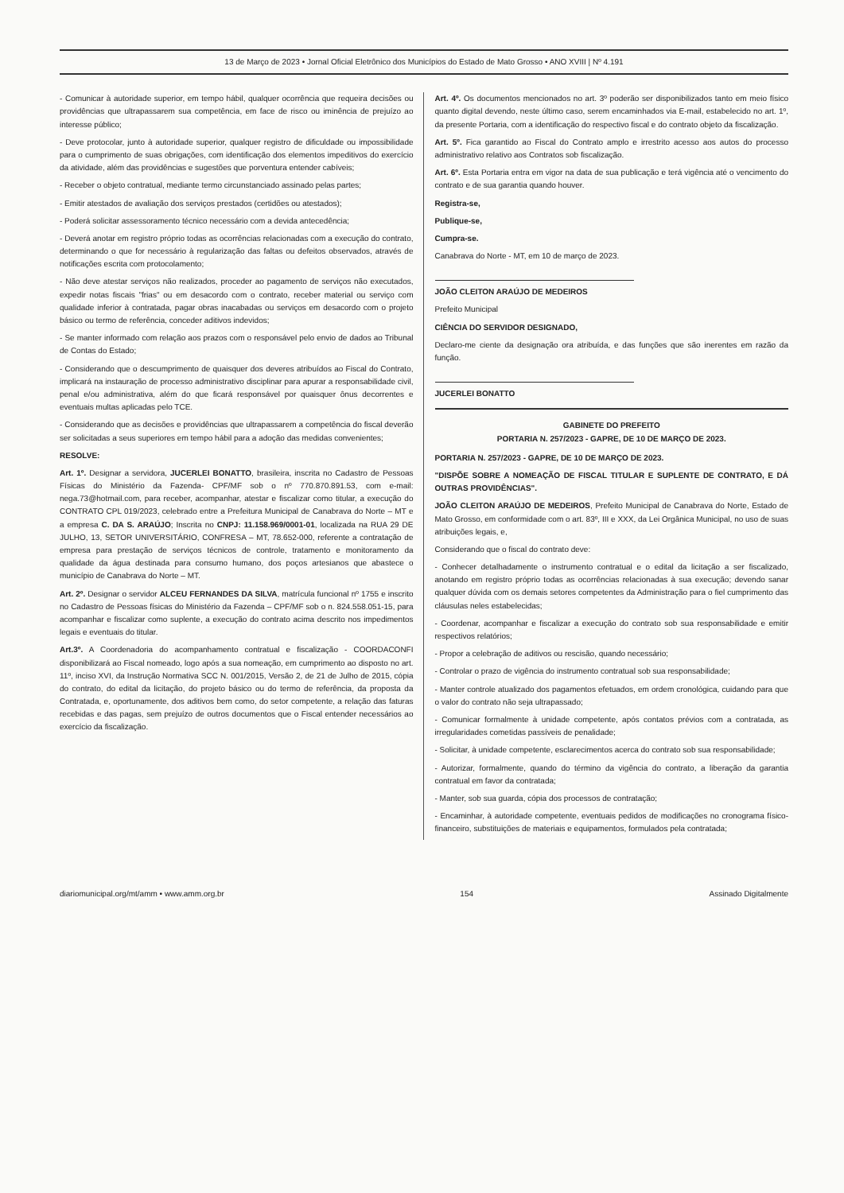13 de Março de 2023 • Jornal Oficial Eletrônico dos Municípios do Estado de Mato Grosso • ANO XVIII | Nº 4.191
- Comunicar à autoridade superior, em tempo hábil, qualquer ocorrência que requeira decisões ou providências que ultrapassarem sua competência, em face de risco ou iminência de prejuízo ao interesse público;
- Deve protocolar, junto à autoridade superior, qualquer registro de dificuldade ou impossibilidade para o cumprimento de suas obrigações, com identificação dos elementos impeditivos do exercício da atividade, além das providências e sugestões que porventura entender cabíveis;
- Receber o objeto contratual, mediante termo circunstanciado assinado pelas partes;
- Emitir atestados de avaliação dos serviços prestados (certidões ou atestados);
- Poderá solicitar assessoramento técnico necessário com a devida antecedência;
- Deverá anotar em registro próprio todas as ocorrências relacionadas com a execução do contrato, determinando o que for necessário à regularização das faltas ou defeitos observados, através de notificações escrita com protocolamento;
- Não deve atestar serviços não realizados, proceder ao pagamento de serviços não executados, expedir notas fiscais "frias" ou em desacordo com o contrato, receber material ou serviço com qualidade inferior à contratada, pagar obras inacabadas ou serviços em desacordo com o projeto básico ou termo de referência, conceder aditivos indevidos;
- Se manter informado com relação aos prazos com o responsável pelo envio de dados ao Tribunal de Contas do Estado;
- Considerando que o descumprimento de quaisquer dos deveres atribuídos ao Fiscal do Contrato, implicará na instauração de processo administrativo disciplinar para apurar a responsabilidade civil, penal e/ou administrativa, além do que ficará responsável por quaisquer ônus decorrentes e eventuais multas aplicadas pelo TCE.
- Considerando que as decisões e providências que ultrapassarem a competência do fiscal deverão ser solicitadas a seus superiores em tempo hábil para a adoção das medidas convenientes;
RESOLVE:
Art. 1º. Designar a servidora, JUCERLEI BONATTO, brasileira, inscrita no Cadastro de Pessoas Físicas do Ministério da Fazenda- CPF/MF sob o nº 770.870.891.53, com e-mail: nega.73@hotmail.com, para receber, acompanhar, atestar e fiscalizar como titular, a execução do CONTRATO CPL 019/2023, celebrado entre a Prefeitura Municipal de Canabrava do Norte – MT e a empresa C. DA S. ARAÚJO; Inscrita no CNPJ: 11.158.969/0001-01, localizada na RUA 29 DE JULHO, 13, SETOR UNIVERSITÁRIO, CONFRESA – MT, 78.652-000, referente a contratação de empresa para prestação de serviços técnicos de controle, tratamento e monitoramento da qualidade da água destinada para consumo humano, dos poços artesianos que abastece o município de Canabrava do Norte – MT.
Art. 2º. Designar o servidor ALCEU FERNANDES DA SILVA, matrícula funcional nº 1755 e inscrito no Cadastro de Pessoas físicas do Ministério da Fazenda – CPF/MF sob o n. 824.558.051-15, para acompanhar e fiscalizar como suplente, a execução do contrato acima descrito nos impedimentos legais e eventuais do titular.
Art.3º. A Coordenadoria do acompanhamento contratual e fiscalização - COORDACONFI disponibilizará ao Fiscal nomeado, logo após a sua nomeação, em cumprimento ao disposto no art. 11º, inciso XVI, da Instrução Normativa SCC N. 001/2015, Versão 2, de 21 de Julho de 2015, cópia do contrato, do edital da licitação, do projeto básico ou do termo de referência, da proposta da Contratada, e, oportunamente, dos aditivos bem como, do setor competente, a relação das faturas recebidas e das pagas, sem prejuízo de outros documentos que o Fiscal entender necessários ao exercício da fiscalização.
Art. 4º. Os documentos mencionados no art. 3º poderão ser disponibilizados tanto em meio físico quanto digital devendo, neste último caso, serem encaminhados via E-mail, estabelecido no art. 1º, da presente Portaria, com a identificação do respectivo fiscal e do contrato objeto da fiscalização.
Art. 5º. Fica garantido ao Fiscal do Contrato amplo e irrestrito acesso aos autos do processo administrativo relativo aos Contratos sob fiscalização.
Art. 6º. Esta Portaria entra em vigor na data de sua publicação e terá vigência até o vencimento do contrato e de sua garantia quando houver.
Registra-se,
Publique-se,
Cumpra-se.
Canabrava do Norte - MT, em 10 de março de 2023.
JOÃO CLEITON ARAÚJO DE MEDEIROS
Prefeito Municipal
CIÊNCIA DO SERVIDOR DESIGNADO,
Declaro-me ciente da designação ora atribuída, e das funções que são inerentes em razão da função.
JUCERLEI BONATTO
GABINETE DO PREFEITO
PORTARIA N. 257/2023 - GAPRE, DE 10 DE MARÇO DE 2023.
PORTARIA N. 257/2023 - GAPRE, DE 10 DE MARÇO DE 2023.
"DISPÕE SOBRE A NOMEAÇÃO DE FISCAL TITULAR E SUPLENTE DE CONTRATO, E DÁ OUTRAS PROVIDÊNCIAS".
JOÃO CLEITON ARAÚJO DE MEDEIROS, Prefeito Municipal de Canabrava do Norte, Estado de Mato Grosso, em conformidade com o art. 83º, III e XXX, da Lei Orgânica Municipal, no uso de suas atribuições legais, e,
Considerando que o fiscal do contrato deve:
- Conhecer detalhadamente o instrumento contratual e o edital da licitação a ser fiscalizado, anotando em registro próprio todas as ocorrências relacionadas à sua execução; devendo sanar qualquer dúvida com os demais setores competentes da Administração para o fiel cumprimento das cláusulas neles estabelecidas;
- Coordenar, acompanhar e fiscalizar a execução do contrato sob sua responsabilidade e emitir respectivos relatórios;
- Propor a celebração de aditivos ou rescisão, quando necessário;
- Controlar o prazo de vigência do instrumento contratual sob sua responsabilidade;
- Manter controle atualizado dos pagamentos efetuados, em ordem cronológica, cuidando para que o valor do contrato não seja ultrapassado;
- Comunicar formalmente à unidade competente, após contatos prévios com a contratada, as irregularidades cometidas passíveis de penalidade;
- Solicitar, à unidade competente, esclarecimentos acerca do contrato sob sua responsabilidade;
- Autorizar, formalmente, quando do término da vigência do contrato, a liberação da garantia contratual em favor da contratada;
- Manter, sob sua guarda, cópia dos processos de contratação;
- Encaminhar, à autoridade competente, eventuais pedidos de modificações no cronograma físico-financeiro, substituições de materiais e equipamentos, formulados pela contratada;
diariomunicipal.org/mt/amm • www.amm.org.br 154 Assinado Digitalmente